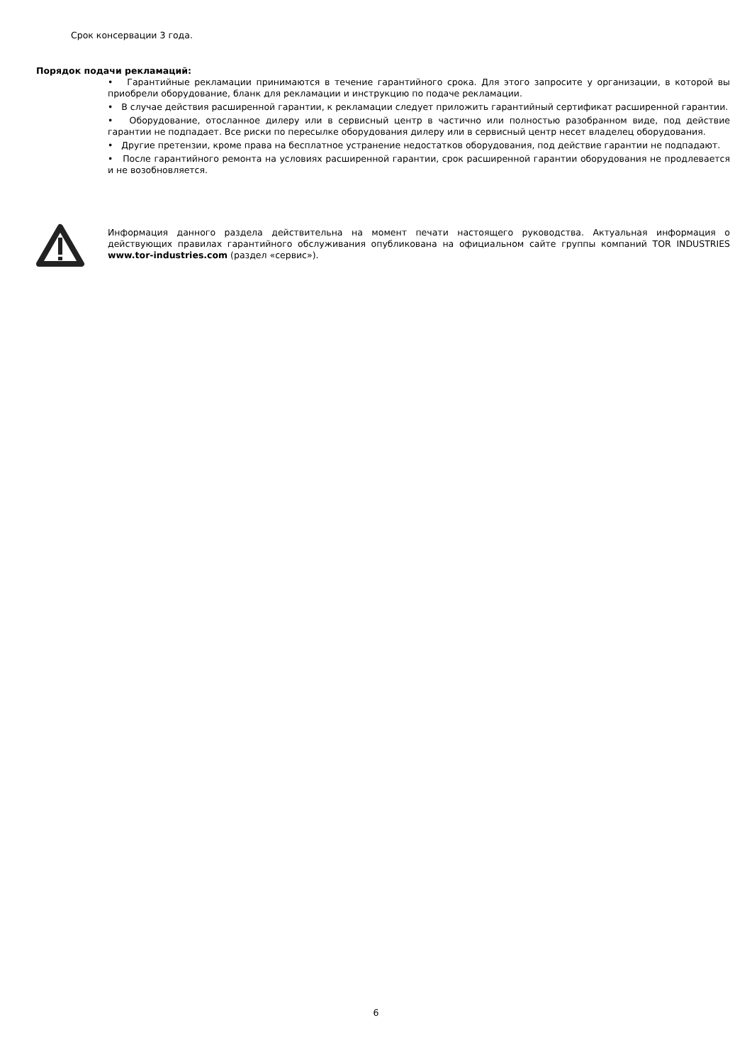Срок консервации 3 года.
Порядок подачи рекламаций:
• Гарантийные рекламации принимаются в течение гарантийного срока. Для этого запросите у организации, в которой вы приобрели оборудование, бланк для рекламации и инструкцию по подаче рекламации.
• В случае действия расширенной гарантии, к рекламации следует приложить гарантийный сертификат расширенной гарантии.
• Оборудование, отосланное дилеру или в сервисный центр в частично или полностью разобранном виде, под действие гарантии не подпадает. Все риски по пересылке оборудования дилеру или в сервисный центр несет владелец оборудования.
• Другие претензии, кроме права на бесплатное устранение недостатков оборудования, под действие гарантии не подпадают.
• После гарантийного ремонта на условиях расширенной гарантии, срок расширенной гарантии оборудования не продлевается и не возобновляется.
Информация данного раздела действительна на момент печати настоящего руководства. Актуальная информация о действующих правилах гарантийного обслуживания опубликована на официальном сайте группы компаний TOR INDUSTRIES www.tor-industries.com (раздел «сервис»).
6